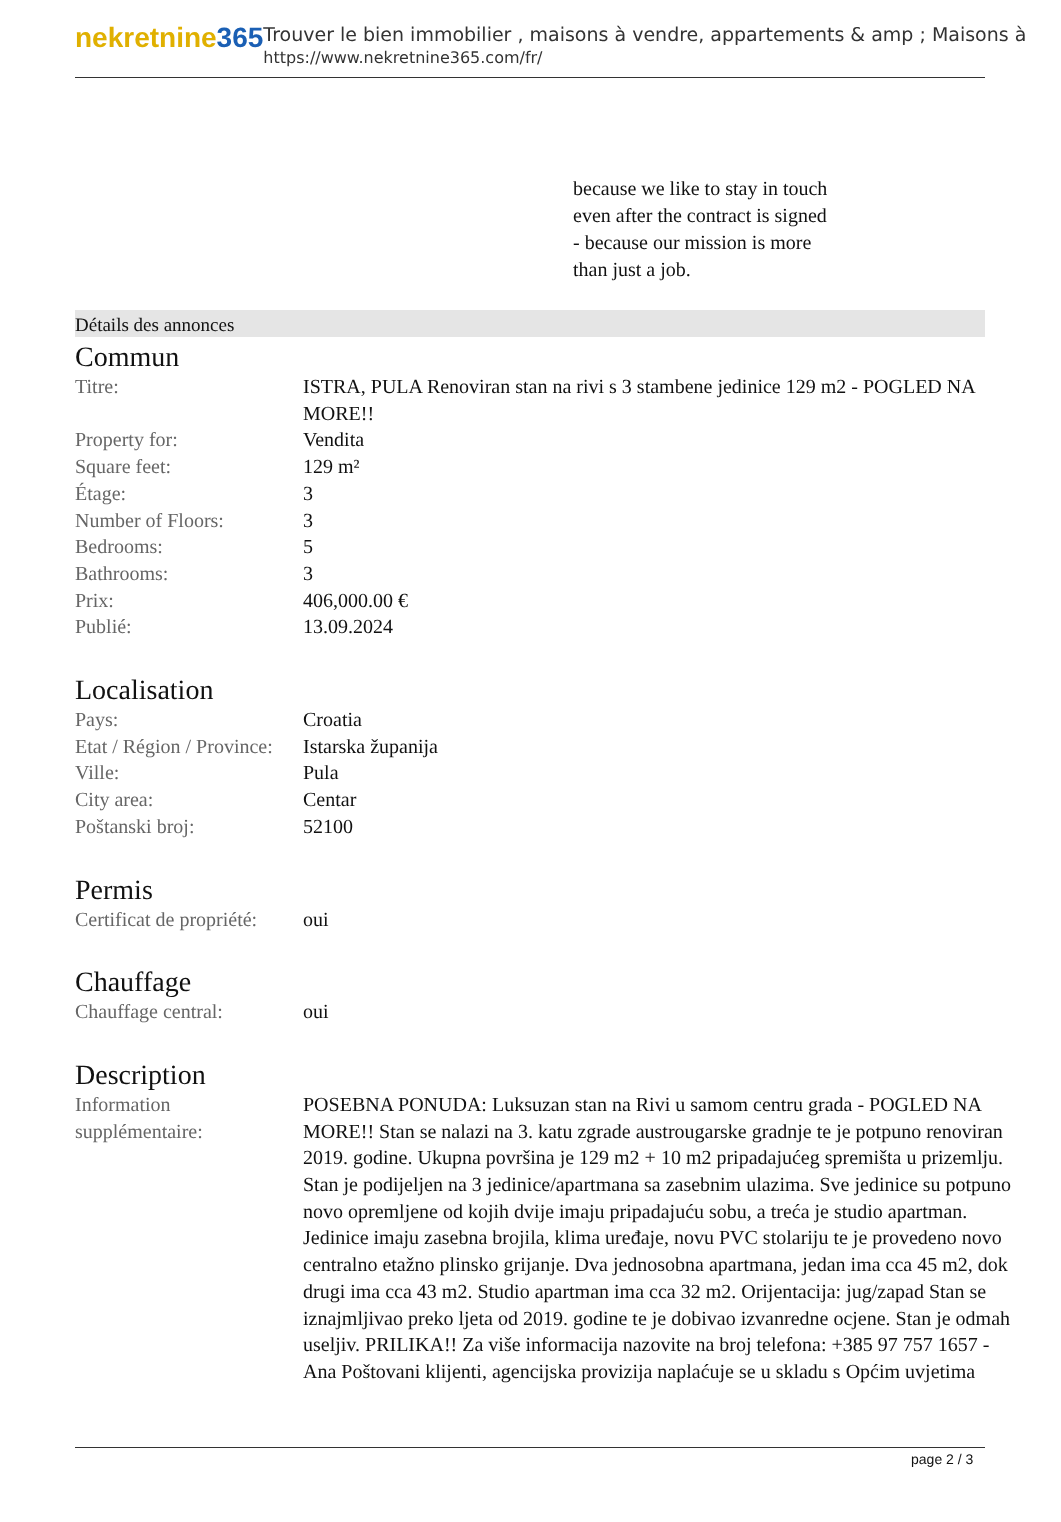nekretnine365
Trouver le bien immobilier , maisons à vendre, appartements & amp ; Maisons à
https://www.nekretnine365.com/fr/
because we like to stay in touch
even after the contract is signed
- because our mission is more
than just a job.
Détails des annonces
Commun
| Titre: | ISTRA, PULA Renoviran stan na rivi s 3 stambene jedinice 129 m2 - POGLED NA MORE!! |
| Property for: | Vendita |
| Square feet: | 129 m² |
| Étage: | 3 |
| Number of Floors: | 3 |
| Bedrooms: | 5 |
| Bathrooms: | 3 |
| Prix: | 406,000.00 € |
| Publié: | 13.09.2024 |
Localisation
| Pays: | Croatia |
| Etat / Région / Province: | Istarska županija |
| Ville: | Pula |
| City area: | Centar |
| Poštanski broj: | 52100 |
Permis
| Certificat de propriété: | oui |
Chauffage
| Chauffage central: | oui |
Description
| Information supplémentaire: | POSEBNA PONUDA: Luksuzan stan na Rivi u samom centru grada - POGLED NA MORE!! Stan se nalazi na 3. katu zgrade austrougarske gradnje te je potpuno renoviran 2019. godine. Ukupna površina je 129 m2 + 10 m2 pripadajućeg spremišta u prizemlju. Stan je podijeljen na 3 jedinice/apartmana sa zasebnim ulazima. Sve jedinice su potpuno novo opremljene od kojih dvije imaju pripadajuću sobu, a treća je studio apartman. Jedinice imaju zasebna brojila, klima uređaje, novu PVC stolariju te je provedeno novo centralno etažno plinsko grijanje. Dva jednosobna apartmana, jedan ima cca 45 m2, dok drugi ima cca 43 m2. Studio apartman ima cca 32 m2. Orijentacija: jug/zapad Stan se iznajmljivao preko ljeta od 2019. godine te je dobivao izvanredne ocjene. Stan je odmah useljiv. PRILIKA!! Za više informacija nazovite na broj telefona: +385 97 757 1657 - Ana Poštovani klijenti, agencijska provizija naplaćuje se u skladu s Općim uvjetima |
page 2 / 3